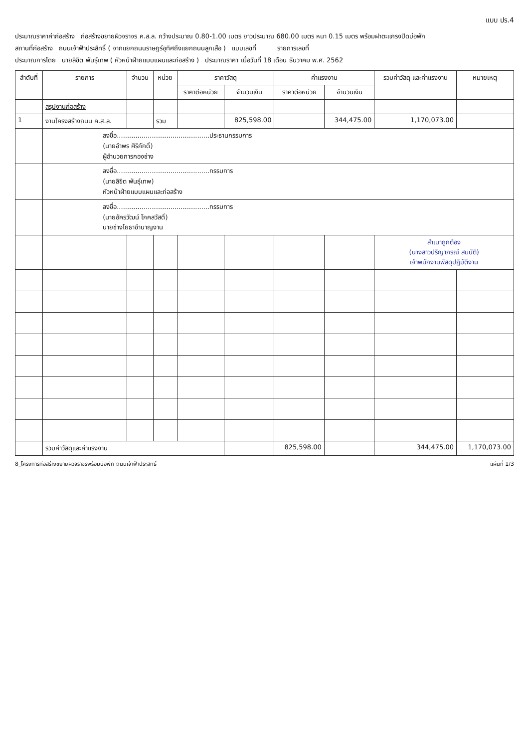แบบ ปร.4
ประมาณราคาค่าก่อสร้าง ก่อสร้างขยายผิวจราจร ค.ส.ล. กว้างประมาณ 0.80-1.00 เมตร ยาวประมาณ 680.00 เมตร หนา 0.15 เมตร พร้อมฝาตะแกรงปิดบ่อพัก
สถานที่ก่อสร้าง ถนนเจ้าฟ้าประสิทธิ์ ( จากแยกถนนราษฎร์อุทิศถึงแยกถนนลูกเสือ ) แบบเลขที่ รายการเลขที่
ประมาณการโดย นายลิขิต พันธุ์เทพ ( หัวหน้าฝ่ายแบบแผนและก่อสร้าง ) ประมาณราคา เมื่อวันที่ 18 เดือน ธันวาคม พ.ศ. 2562
| ลำดับที่ | รายการ | จำนวน | หน่วย | ราคาวัสดุ | | ค่าแรงงาน | | รวมค่าวัสดุ และค่าแรงงาน | หมายเหตุ |
| --- | --- | --- | --- | --- | --- | --- | --- | --- | --- |
| | | | | ราคาต่อหน่วย | จำนวนเงิน | ราคาต่อหน่วย | จำนวนเงิน | | |
| | สรุปงานก่อสร้าง | | | | | | | | |
| 1 | งานโครงสร้างถนน ค.ส.ล. | | รวม | | 825,598.00 | | 344,475.00 | 1,170,073.00 | |
| | ลงชื่อ.............................................ประธานกรรมการ (นายอำพร ศิริภักดิ์) ผู้อำนวยการกองช่าง | | | | | | | | |
| | ลงชื่อ.............................................กรรมการ (นายลิขิต พันธุ์เทพ) หัวหน้าฝ่ายแบบแผนและก่อสร้าง | | | | | | | | |
| | ลงชื่อ.............................................กรรมการ (นายอัครวัฒน์ โภคสวัสดิ์) นายช่างโยธาชำนาญงาน | | | | | | | | |
| | | | | | | | | สำเนาถูกต้อง (นางสาวปริญาภรณ์ สมบัติ) เจ้าพนักงานพัสดุปฏิบัติงาน | |
| | รวมค่าวัสดุและค่าแรงงาน | | | | | 825,598.00 | | 344,475.00 | 1,170,073.00 |
8_โครงการก่อสร้างขยายผิวจราจรพร้อมบ่อพัก ถนนเจ้าฟ้าประสิทธิ์ แผ่นที่ 1/3